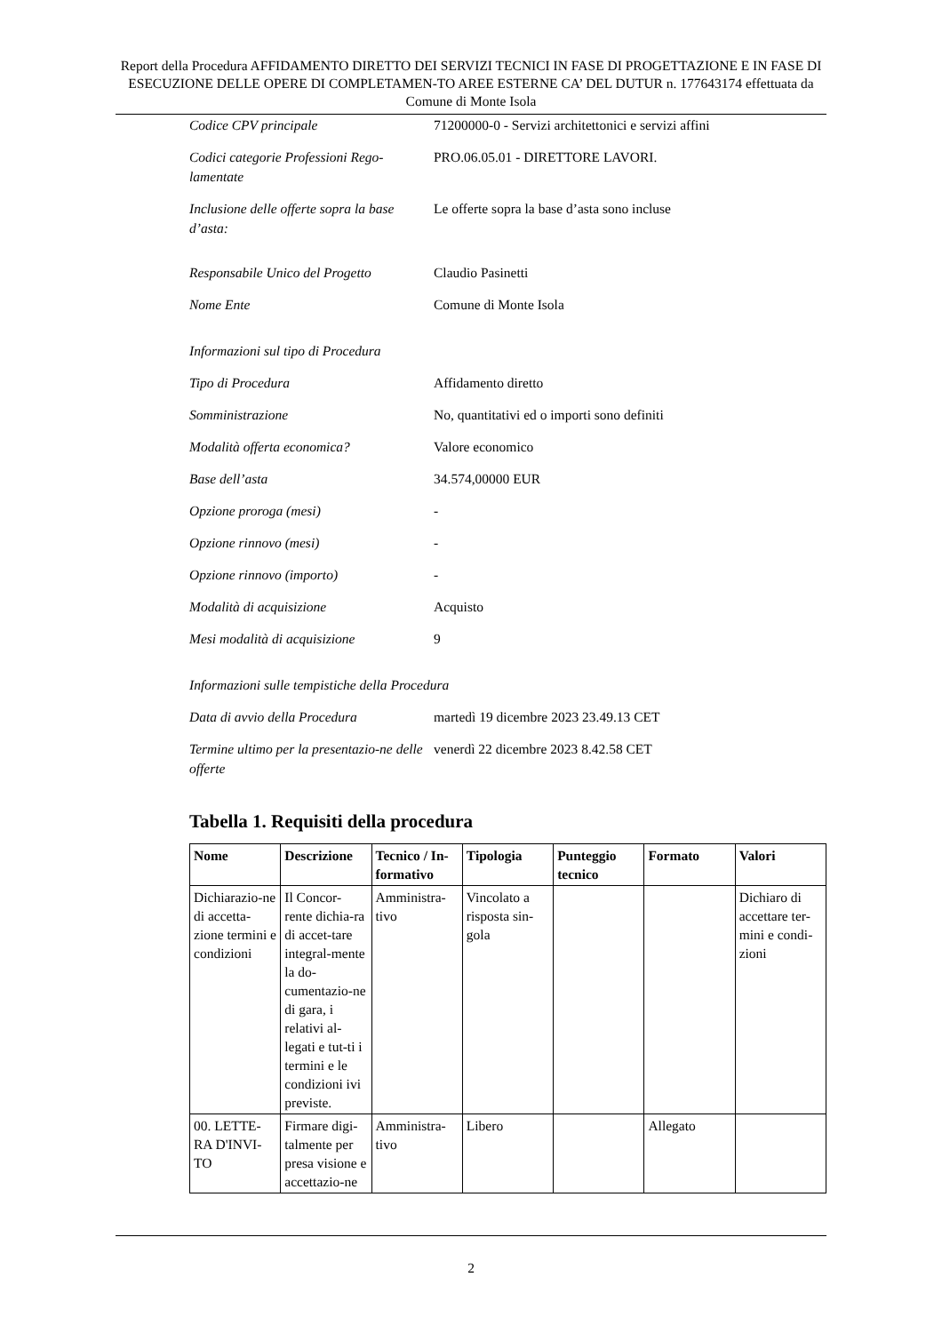Report della Procedura AFFIDAMENTO DIRETTO DEI SERVIZI TECNICI IN FASE DI PROGETTAZIONE E IN FASE DI ESECUZIONE DELLE OPERE DI COMPLETAMEN-TO AREE ESTERNE CA’ DEL DUTUR n. 177643174 effettuata da Comune di Monte Isola
Codice CPV principale 71200000-0 - Servizi architettonici e servizi affini
Codici categorie Professioni Rego-lamentate
PRO.06.05.01 - DIRETTORE LAVORI.
Inclusione delle offerte sopra la base d’asta:
Le offerte sopra la base d’asta sono incluse
Responsabile Unico del Progetto
Claudio Pasinetti
Nome Ente Comune di Monte Isola
Informazioni sul tipo di Procedura
Tipo di Procedura Affidamento diretto
Somministrazione No, quantitativi ed o importi sono definiti
Modalità offerta economica? Valore economico
Base dell’asta 34.574,00000 EUR
Opzione proroga (mesi) -
Opzione rinnovo (mesi) -
Opzione rinnovo (importo) -
Modalità di acquisizione Acquisto
Mesi modalità di acquisizione 9
Informazioni sulle tempistiche della Procedura
Data di avvio della Procedura martedì 19 dicembre 2023 23.49.13 CET
Termine ultimo per la presentazio-ne delle offerte
venerdì 22 dicembre 2023 8.42.58 CET
Tabella 1. Requisiti della procedura
| Nome | Descrizione | Tecnico / In-formativo | Tipologia | Punteggio tecnico | Formato | Valori |
| --- | --- | --- | --- | --- | --- | --- |
| Dichiarazio-ne di accetta-zione termini e condizioni | Il Concor-rente dichia-ra di accet-tare integral-mente la do-cumentazio-ne di gara, i relativi al-legati e tut-ti i termini e le condizioni ivi previste. | Amministra-tivo | Vincolato a risposta sin-gola | | | Dichiaro di accettare ter-mini e condi-zioni |
| 00. LETTE-RA D'INVI-TO | Firmare digi-talmente per presa visione e accettazio-ne | Amministra-tivo | Libero | | Allegato | |
2